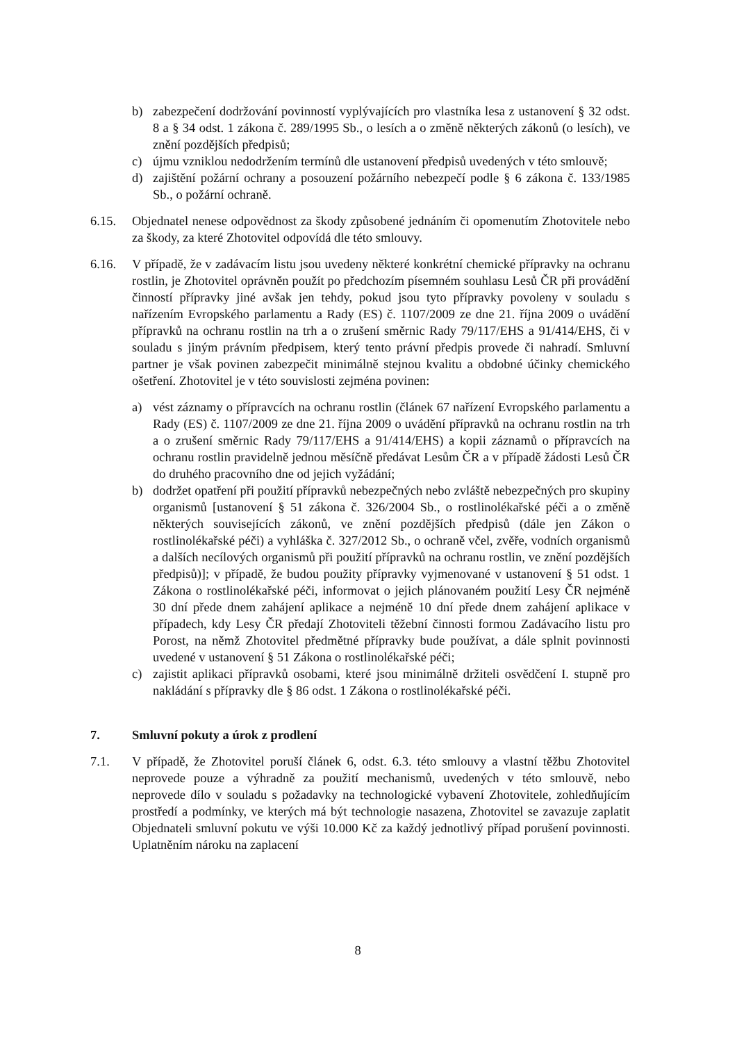b) zabezpečení dodržování povinností vyplývajících pro vlastníka lesa z ustanovení § 32 odst. 8 a § 34 odst. 1 zákona č. 289/1995 Sb., o lesích a o změně některých zákonů (o lesích), ve znění pozdějších předpisů;
c) újmu vzniklou nedodržením termínů dle ustanovení předpisů uvedených v této smlouvě;
d) zajištění požární ochrany a posouzení požárního nebezpečí podle § 6 zákona č. 133/1985 Sb., o požární ochraně.
6.15. Objednatel nenese odpovědnost za škody způsobené jednáním či opomenutím Zhotovitele nebo za škody, za které Zhotovitel odpovídá dle této smlouvy.
6.16. V případě, že v zadávacím listu jsou uvedeny některé konkrétní chemické přípravky na ochranu rostlin, je Zhotovitel oprávněn použít po předchozím písemném souhlasu Lesů ČR při provádění činností přípravky jiné avšak jen tehdy, pokud jsou tyto přípravky povoleny v souladu s nařízením Evropského parlamentu a Rady (ES) č. 1107/2009 ze dne 21. října 2009 o uvádění přípravků na ochranu rostlin na trh a o zrušení směrnic Rady 79/117/EHS a 91/414/EHS, či v souladu s jiným právním předpisem, který tento právní předpis provede či nahradí. Smluvní partner je však povinen zabezpečit minimálně stejnou kvalitu a obdobné účinky chemického ošetření. Zhotovitel je v této souvislosti zejména povinen:
a) vést záznamy o přípravcích na ochranu rostlin (článek 67 nařízení Evropského parlamentu a Rady (ES) č. 1107/2009 ze dne 21. října 2009 o uvádění přípravků na ochranu rostlin na trh a o zrušení směrnic Rady 79/117/EHS a 91/414/EHS) a kopii záznamů o přípravcích na ochranu rostlin pravidelně jednou měsíčně předávat Lesům ČR a v případě žádosti Lesů ČR do druhého pracovního dne od jejich vyžádání;
b) dodržet opatření při použití přípravků nebezpečných nebo zvláště nebezpečných pro skupiny organismů [ustanovení § 51 zákona č. 326/2004 Sb., o rostlinolékařské péči a o změně některých souvisejících zákonů, ve znění pozdějších předpisů (dále jen Zákon o rostlinolékařské péči) a vyhláška č. 327/2012 Sb., o ochraně včel, zvěře, vodních organismů a dalších necílových organismů při použití přípravků na ochranu rostlin, ve znění pozdějších předpisů)]; v případě, že budou použity přípravky vyjmenované v ustanovení § 51 odst. 1 Zákona o rostlinolékařské péči, informovat o jejich plánovaném použití Lesy ČR nejméně 30 dní přede dnem zahájení aplikace a nejméně 10 dní přede dnem zahájení aplikace v případech, kdy Lesy ČR předají Zhotoviteli těžební činnosti formou Zadávacího listu pro Porost, na němž Zhotovitel předmětné přípravky bude používat, a dále splnit povinnosti uvedené v ustanovení § 51 Zákona o rostlinolékařské péči;
c) zajistit aplikaci přípravků osobami, které jsou minimálně držiteli osvědčení I. stupně pro nakládání s přípravky dle § 86 odst. 1 Zákona o rostlinolékařské péči.
7. Smluvní pokuty a úrok z prodlení
7.1. V případě, že Zhotovitel poruší článek 6, odst. 6.3. této smlouvy a vlastní těžbu Zhotovitel neprovede pouze a výhradně za použití mechanismů, uvedených v této smlouvě, nebo neprovede dílo v souladu s požadavky na technologické vybavení Zhotovitele, zohledňujícím prostředí a podmínky, ve kterých má být technologie nasazena, Zhotovitel se zavazuje zaplatit Objednateli smluvní pokutu ve výši 10.000 Kč za každý jednotlivý případ porušení povinnosti. Uplatněním nároku na zaplacení
8